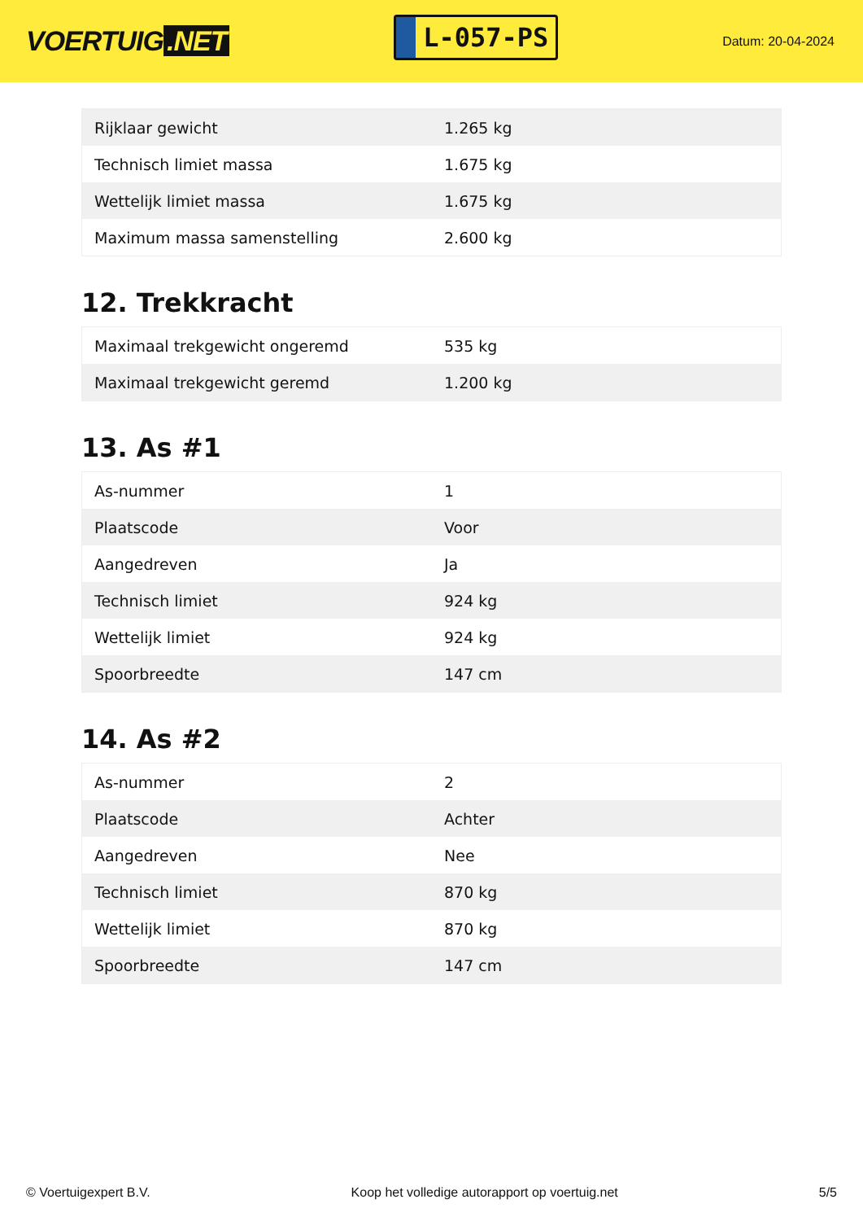VOERTUIG.NET
L-057-PS
Datum: 20-04-2024
| Rijklaar gewicht | 1.265 kg |
| Technisch limiet massa | 1.675 kg |
| Wettelijk limiet massa | 1.675 kg |
| Maximum massa samenstelling | 2.600 kg |
12. Trekkracht
| Maximaal trekgewicht ongeremd | 535 kg |
| Maximaal trekgewicht geremd | 1.200 kg |
13. As #1
| As-nummer | 1 |
| Plaatscode | Voor |
| Aangedreven | Ja |
| Technisch limiet | 924 kg |
| Wettelijk limiet | 924 kg |
| Spoorbreedte | 147 cm |
14. As #2
| As-nummer | 2 |
| Plaatscode | Achter |
| Aangedreven | Nee |
| Technisch limiet | 870 kg |
| Wettelijk limiet | 870 kg |
| Spoorbreedte | 147 cm |
© Voertuigexpert B.V. Koop het volledige autorapport op voertuig.net 5/5